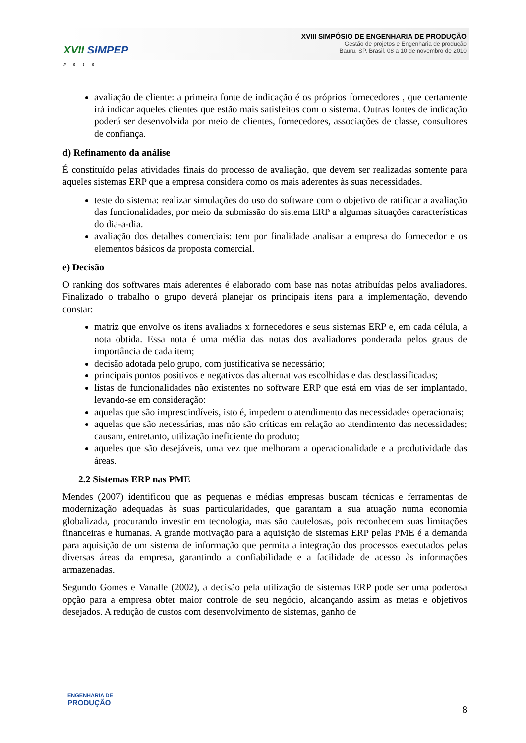XVII SIMPEP
2010
XVIII SIMPÓSIO DE ENGENHARIA DE PRODUÇÃO
Gestão de projetos e Engenharia de produção
Bauru, SP, Brasil, 08 a 10 de novembro de 2010
avaliação de cliente: a primeira fonte de indicação é os próprios fornecedores , que certamente irá indicar aqueles clientes que estão mais satisfeitos com o sistema. Outras fontes de indicação poderá ser desenvolvida por meio de clientes, fornecedores, associações de classe, consultores de confiança.
d) Refinamento da análise
É constituído pelas atividades finais do processo de avaliação, que devem ser realizadas somente para aqueles sistemas ERP que a empresa considera como os mais aderentes às suas necessidades.
teste do sistema: realizar simulações do uso do software com o objetivo de ratificar a avaliação das funcionalidades, por meio da submissão do sistema ERP a algumas situações características do dia-a-dia.
avaliação dos detalhes comerciais: tem por finalidade analisar a empresa do fornecedor e os elementos básicos da proposta comercial.
e) Decisão
O ranking dos softwares mais aderentes é elaborado com base nas notas atribuídas pelos avaliadores. Finalizado o trabalho o grupo deverá planejar os principais itens para a implementação, devendo constar:
matriz que envolve os itens avaliados x fornecedores e seus sistemas ERP e, em cada célula, a nota obtida. Essa nota é uma média das notas dos avaliadores ponderada pelos graus de importância de cada item;
decisão adotada pelo grupo, com justificativa se necessário;
principais pontos positivos e negativos das alternativas escolhidas e das desclassificadas;
listas de funcionalidades não existentes no software ERP que está em vias de ser implantado, levando-se em consideração:
aquelas que são imprescindíveis, isto é, impedem o atendimento das necessidades operacionais;
aquelas que são necessárias, mas não são críticas em relação ao atendimento das necessidades; causam, entretanto, utilização ineficiente do produto;
aqueles que são desejáveis, uma vez que melhoram a operacionalidade e a produtividade das áreas.
2.2 Sistemas ERP nas PME
Mendes (2007) identificou que as pequenas e médias empresas buscam técnicas e ferramentas de modernização adequadas às suas particularidades, que garantam a sua atuação numa economia globalizada, procurando investir em tecnologia, mas são cautelosas, pois reconhecem suas limitações financeiras e humanas. A grande motivação para a aquisição de sistemas ERP pelas PME é a demanda para aquisição de um sistema de informação que permita a integração dos processos executados pelas diversas áreas da empresa, garantindo a confiabilidade e a facilidade de acesso às informações armazenadas.
Segundo Gomes e Vanalle (2002), a decisão pela utilização de sistemas ERP pode ser uma poderosa opção para a empresa obter maior controle de seu negócio, alcançando assim as metas e objetivos desejados. A redução de custos com desenvolvimento de sistemas, ganho de
ENGENHARIA DE
PRODUÇÃO
8